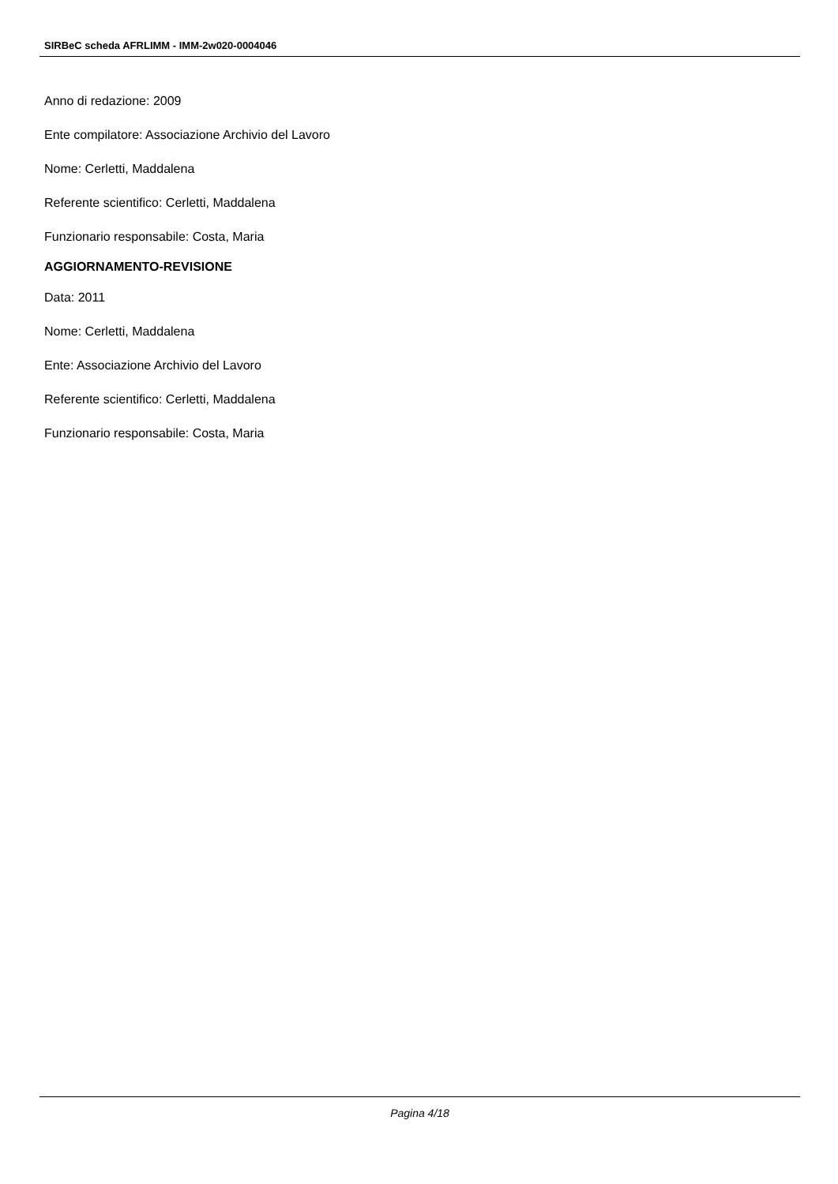SIRBeC scheda AFRLIMM - IMM-2w020-0004046
Anno di redazione: 2009
Ente compilatore: Associazione Archivio del Lavoro
Nome: Cerletti, Maddalena
Referente scientifico: Cerletti, Maddalena
Funzionario responsabile: Costa, Maria
AGGIORNAMENTO-REVISIONE
Data: 2011
Nome: Cerletti, Maddalena
Ente: Associazione Archivio del Lavoro
Referente scientifico: Cerletti, Maddalena
Funzionario responsabile: Costa, Maria
Pagina 4/18